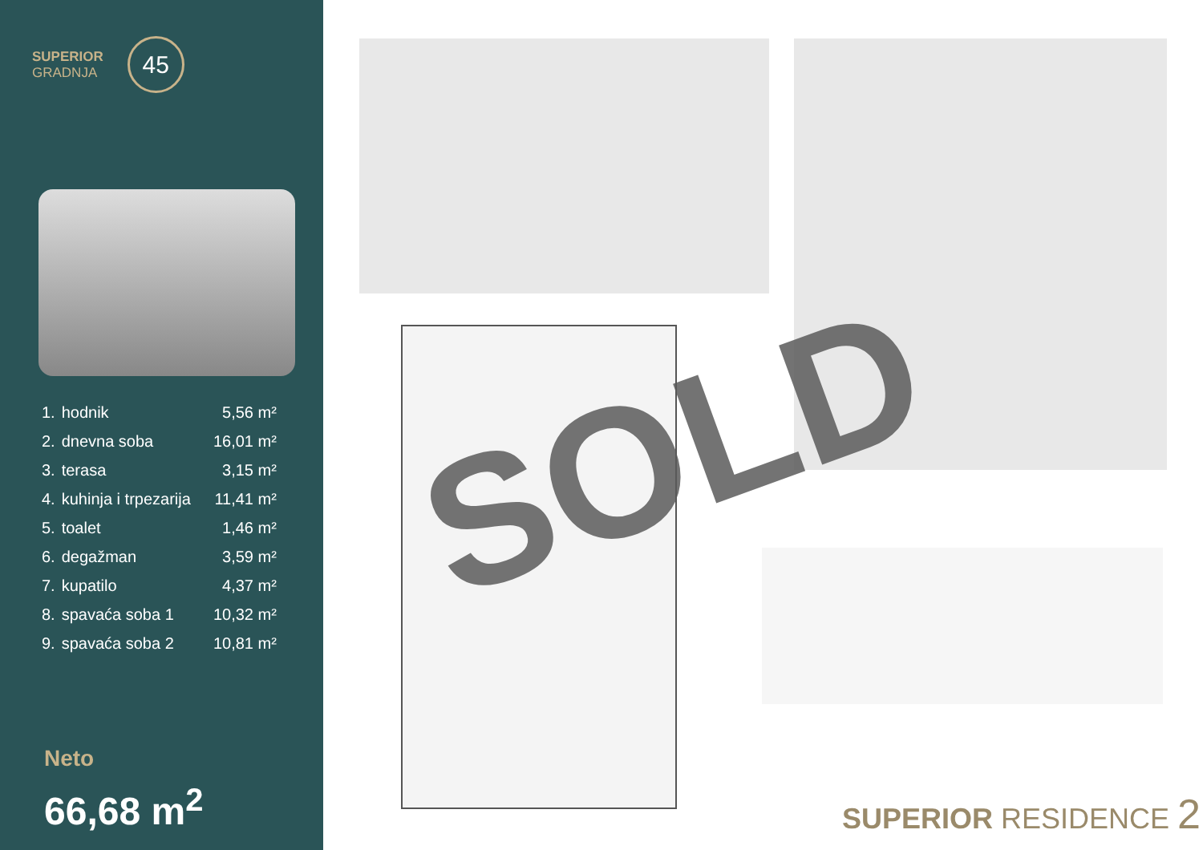SUPERIOR
GRADNJA
45
| 1. | hodnik | 5,56 m² |
| 2. | dnevna soba | 16,01 m² |
| 3. | terasa | 3,15 m² |
| 4. | kuhinja i trpezarija | 11,41 m² |
| 5. | toalet | 1,46 m² |
| 6. | degažman | 3,59 m² |
| 7. | kupatilo | 4,37 m² |
| 8. | spavaća soba 1 | 10,32 m² |
| 9. | spavaća soba 2 | 10,81 m² |
Neto
66,68 m<sup>2</sup>
SOLD
SUPERIOR RESIDENCE 2